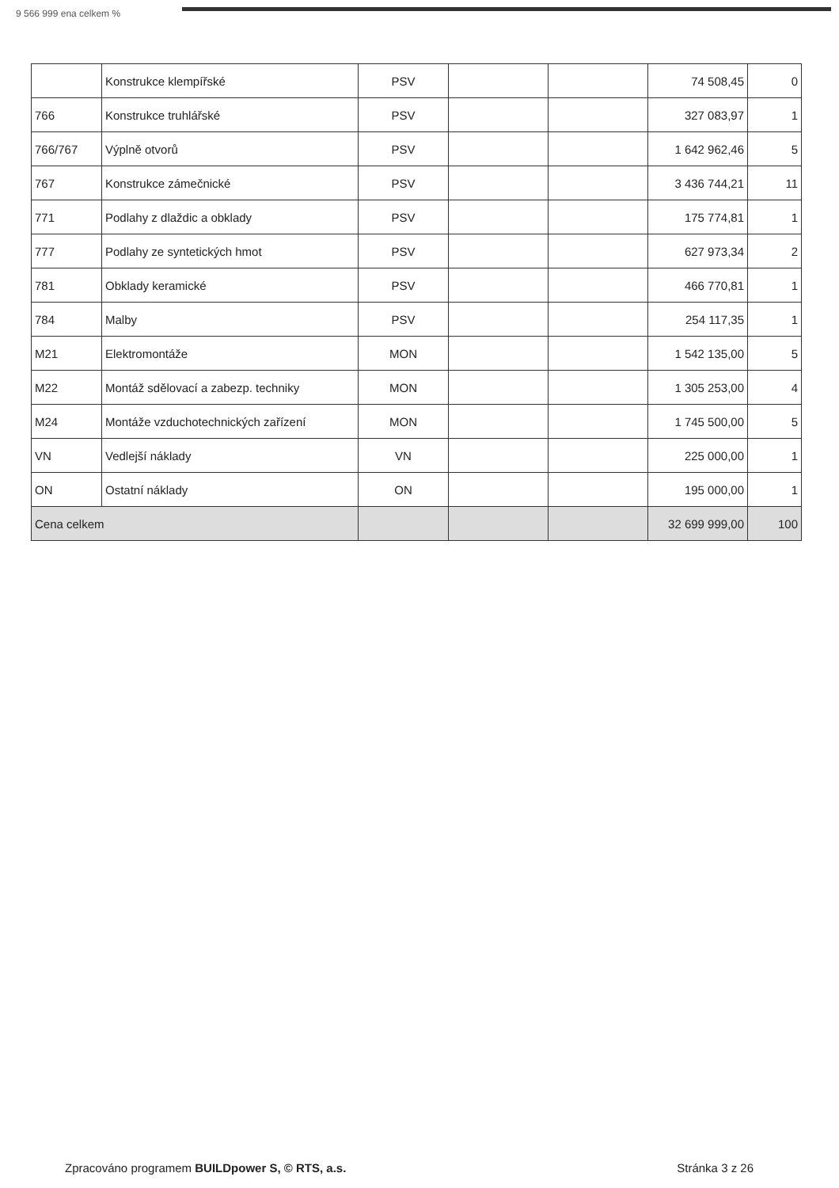9 566 999 ena celkem %
| | Konstrukce klempířské | PSV | | | 74 508,45 | 0 |
| 766 | Konstrukce truhlářské | PSV | | | 327 083,97 | 1 |
| 766/767 | Výplně otvorů | PSV | | | 1 642 962,46 | 5 |
| 767 | Konstrukce zámečnické | PSV | | | 3 436 744,21 | 11 |
| 771 | Podlahy z dlaždic a obklady | PSV | | | 175 774,81 | 1 |
| 777 | Podlahy ze syntetických hmot | PSV | | | 627 973,34 | 2 |
| 781 | Obklady keramické | PSV | | | 466 770,81 | 1 |
| 784 | Malby | PSV | | | 254 117,35 | 1 |
| M21 | Elektromontáže | MON | | | 1 542 135,00 | 5 |
| M22 | Montáž sdělovací a zabezp. techniky | MON | | | 1 305 253,00 | 4 |
| M24 | Montáže vzduchotechnických zařízení | MON | | | 1 745 500,00 | 5 |
| VN | Vedlejší náklady | VN | | | 225 000,00 | 1 |
| ON | Ostatní náklady | ON | | | 195 000,00 | 1 |
| Cena celkem | | | | | 32 699 999,00 | 100 |
Zpracováno programem BUILDpower S, © RTS, a.s. Stránka 3 z 26